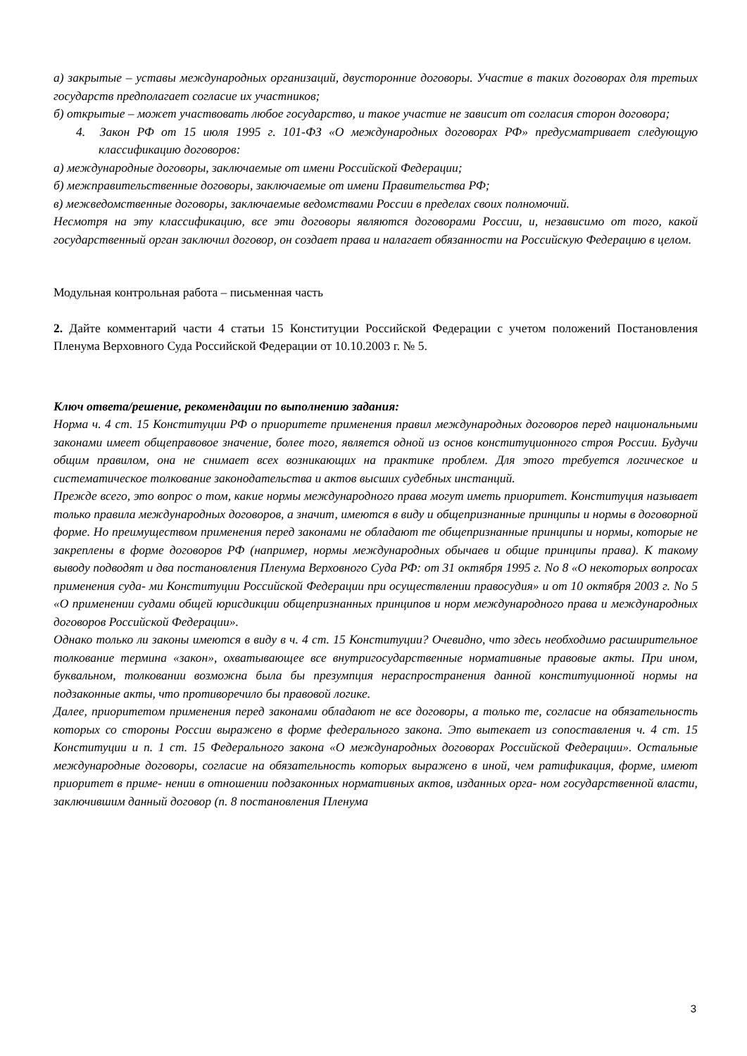а) закрытые – уставы международных организаций, двусторонние договоры. Участие в таких договорах для третьих государств предполагает согласие их участников;
б) открытые – может участвовать любое государство, и такое участие не зависит от согласия сторон договора;
4. Закон РФ от 15 июля 1995 г. 101-ФЗ «О международных договорах РФ» предусматривает следующую классификацию договоров:
а) международные договоры, заключаемые от имени Российской Федерации;
б) межправительственные договоры, заключаемые от имени Правительства РФ;
в) межведомственные договоры, заключаемые ведомствами России в пределах своих полномочий.
Несмотря на эту классификацию, все эти договоры являются договорами России, и, независимо от того, какой государственный орган заключил договор, он создает права и налагает обязанности на Российскую Федерацию в целом.
Модульная контрольная работа – письменная часть
2. Дайте комментарий части 4 статьи 15 Конституции Российской Федерации с учетом положений Постановления Пленума Верховного Суда Российской Федерации от 10.10.2003 г. № 5.
Ключ ответа/решение, рекомендации по выполнению задания:
Норма ч. 4 ст. 15 Конституции РФ о приоритете применения правил международных договоров перед национальными законами имеет общеправовое значение, более того, является одной из основ конституционного строя России. Будучи общим правилом, она не снимает всех возникающих на практике проблем. Для этого требуется логическое и систематическое толкование законодательства и актов высших судебных инстанций.
Прежде всего, это вопрос о том, какие нормы международного права могут иметь приоритет. Конституция называет только правила международных договоров, а значит, имеются в виду и общепризнанные принципы и нормы в договорной форме. Но преимуществом применения перед законами не обладают те общепризнанные принципы и нормы, которые не закреплены в форме договоров РФ (например, нормы международных обычаев и общие принципы права). К такому выводу подводят и два постановления Пленума Верховного Суда РФ: от 31 октября 1995 г. No 8 «О некоторых вопросах применения суда- ми Конституции Российской Федерации при осуществлении правосудия» и от 10 октября 2003 г. No 5 «О применении судами общей юрисдикции общепризнанных принципов и норм международного права и международных договоров Российской Федерации».
Однако только ли законы имеются в виду в ч. 4 ст. 15 Конституции? Очевидно, что здесь необходимо расширительное толкование термина «закон», охватывающее все внутригосударственные нормативные правовые акты. При ином, буквальном, толковании возможна была бы презумпция нераспространения данной конституционной нормы на подзаконные акты, что противоречило бы правовой логике.
Далее, приоритетом применения перед законами обладают не все договоры, а только те, согласие на обязательность которых со стороны России выражено в форме федерального закона. Это вытекает из сопоставления ч. 4 ст. 15 Конституции и п. 1 ст. 15 Федерального закона «О международных договорах Российской Федерации». Остальные международные договоры, согласие на обязательность которых выражено в иной, чем ратификация, форме, имеют приоритет в приме- нении в отношении подзаконных нормативных актов, изданных орга- ном государственной власти, заключившим данный договор (п. 8 постановления Пленума
3